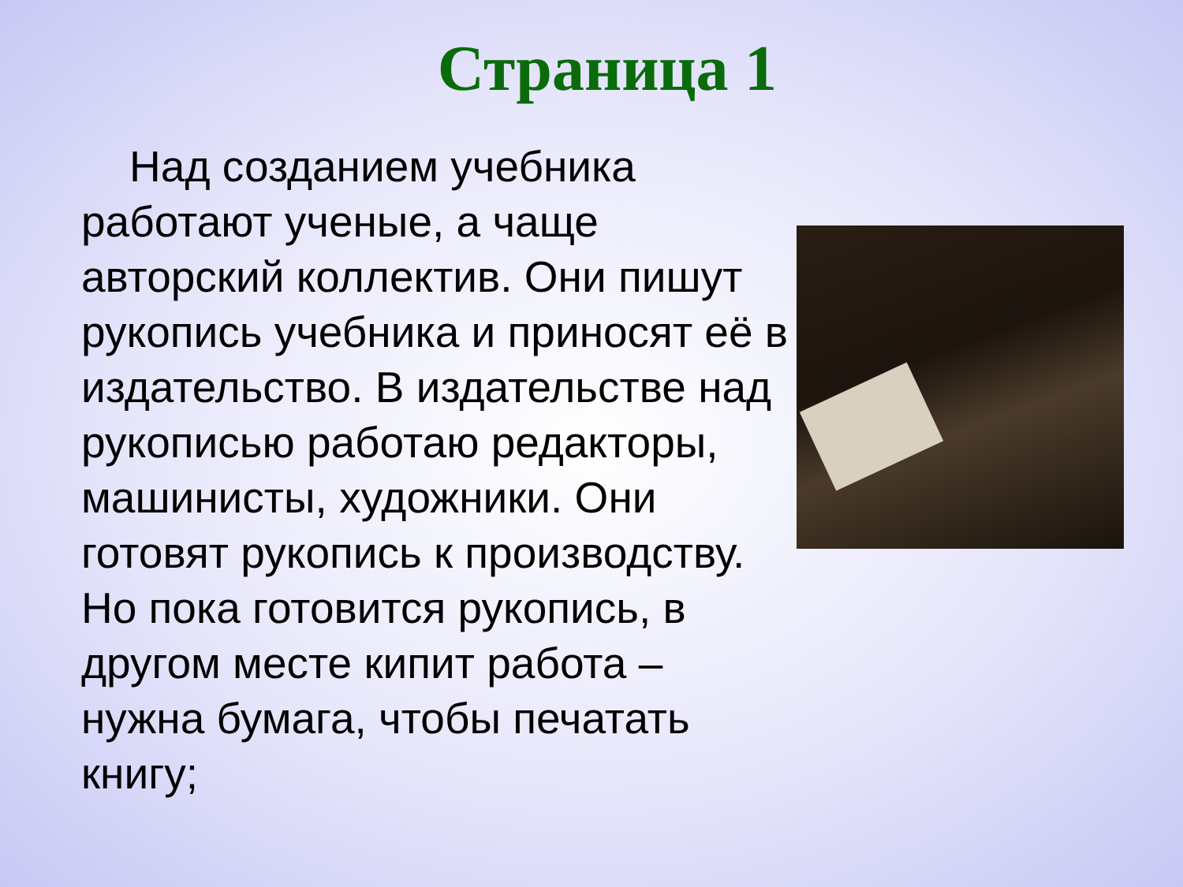Страница 1
Над созданием учебника работают ученые, а чаще авторский коллектив. Они пишут рукопись учебника и приносят её в издательство. В издательстве над рукописью работаю редакторы, машинисты, художники. Они готовят рукопись к производству. Но пока готовится рукопись, в другом месте кипит работа – нужна бумага, чтобы печатать книгу;